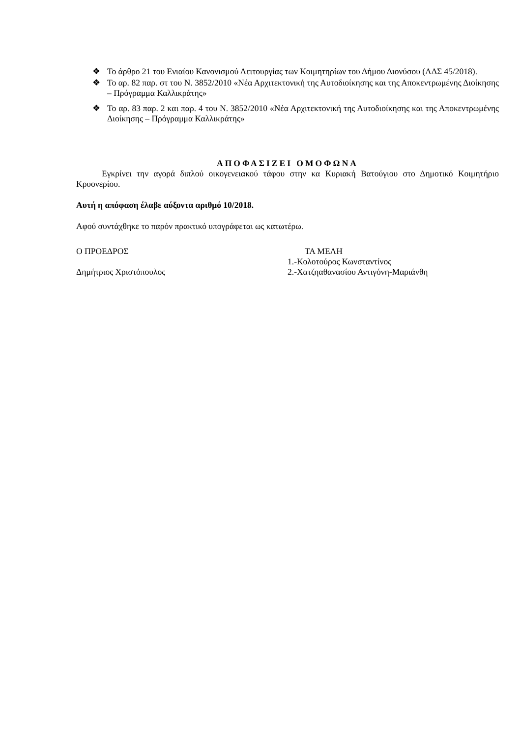❖ Το άρθρο 21 του Ενιαίου Κανονισμού Λειτουργίας των Κοιμητηρίων του Δήμου Διονύσου (ΑΔΣ 45/2018).
❖ Το αρ. 82 παρ. στ του Ν. 3852/2010 «Νέα Αρχιτεκτονική της Αυτοδιοίκησης και της Αποκεντρωμένης Διοίκησης – Πρόγραμμα Καλλικράτης»
❖ Το αρ. 83 παρ. 2 και παρ. 4 του Ν. 3852/2010 «Νέα Αρχιτεκτονική της Αυτοδιοίκησης και της Αποκεντρωμένης Διοίκησης – Πρόγραμμα Καλλικράτης»
ΑΠΟΦΑΣΙΖΕΙ ΟΜΟΦΩΝΑ
Εγκρίνει την αγορά διπλού οικογενειακού τάφου στην κα Κυριακή Βατούγιου στο Δημοτικό Κοιμητήριο Κρυονερίου.
Αυτή η απόφαση έλαβε αύξοντα αριθμό 10/2018.
Αφού συντάχθηκε το παρόν πρακτικό υπογράφεται ως κατωτέρω.
Ο ΠΡΟΕΔΡΟΣ
Δημήτριος Χριστόπουλος
ΤΑ ΜΕΛΗ
1.-Κολοτούρος Κωνσταντίνος
2.-Χατζηαθανασίου Αντιγόνη-Μαριάνθη